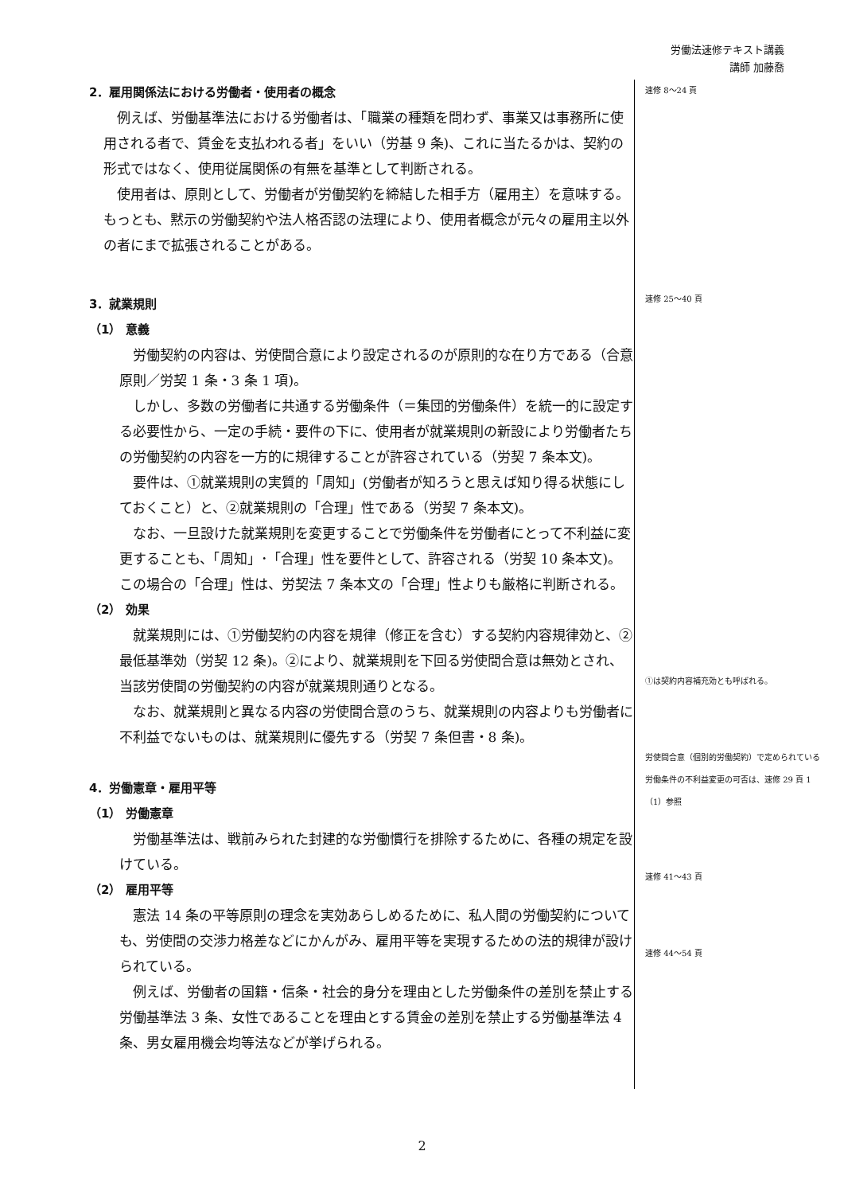労働法速修テキスト講義
講師 加藤喬
2．雇用関係法における労働者・使用者の概念
例えば、労働基準法における労働者は、「職業の種類を問わず、事業又は事務所に使用される者で、賃金を支払われる者」をいい（労基 9 条)、これに当たるかは、契約の形式ではなく、使用従属関係の有無を基準として判断される。
使用者は、原則として、労働者が労働契約を締結した相手方（雇用主）を意味する。もっとも、黙示の労働契約や法人格否認の法理により、使用者概念が元々の雇用主以外の者にまで拡張されることがある。
3．就業規則
（1） 意義
労働契約の内容は、労使間合意により設定されるのが原則的な在り方である（合意原則／労契 1 条・3 条 1 項)。
しかし、多数の労働者に共通する労働条件（＝集団的労働条件）を統一的に設定する必要性から、一定の手続・要件の下に、使用者が就業規則の新設により労働者たちの労働契約の内容を一方的に規律することが許容されている（労契 7 条本文)。
要件は、①就業規則の実質的「周知」(労働者が知ろうと思えば知り得る状態にしておくこと）と、②就業規則の「合理」性である（労契 7 条本文)。
なお、一旦設けた就業規則を変更することで労働条件を労働者にとって不利益に変更することも、「周知」･「合理」性を要件として、許容される（労契 10 条本文)。この場合の「合理」性は、労契法 7 条本文の「合理」性よりも厳格に判断される。
（2） 効果
就業規則には、①労働契約の内容を規律（修正を含む）する契約内容規律効と、②最低基準効（労契 12 条)。②により、就業規則を下回る労使間合意は無効とされ、当該労使間の労働契約の内容が就業規則通りとなる。
なお、就業規則と異なる内容の労使間合意のうち、就業規則の内容よりも労働者に不利益でないものは、就業規則に優先する（労契 7 条但書・8 条)。
4．労働憲章・雇用平等
（1） 労働憲章
労働基準法は、戦前みられた封建的な労働慣行を排除するために、各種の規定を設けている。
（2） 雇用平等
憲法 14 条の平等原則の理念を実効あらしめるために、私人間の労働契約についても、労使間の交渉力格差などにかんがみ、雇用平等を実現するための法的規律が設けられている。
例えば、労働者の国籍・信条・社会的身分を理由とした労働条件の差別を禁止する労働基準法 3 条、女性であることを理由とする賃金の差別を禁止する労働基準法 4 条、男女雇用機会均等法などが挙げられる。
速修 8〜24 頁
速修 25〜40 頁
①は契約内容補充効とも呼ばれる。
労使間合意（個別的労働契約）で定められている労働条件の不利益変更の可否は、速修 29 頁 1（1）参照
速修 41〜43 頁
速修 44〜54 頁
2